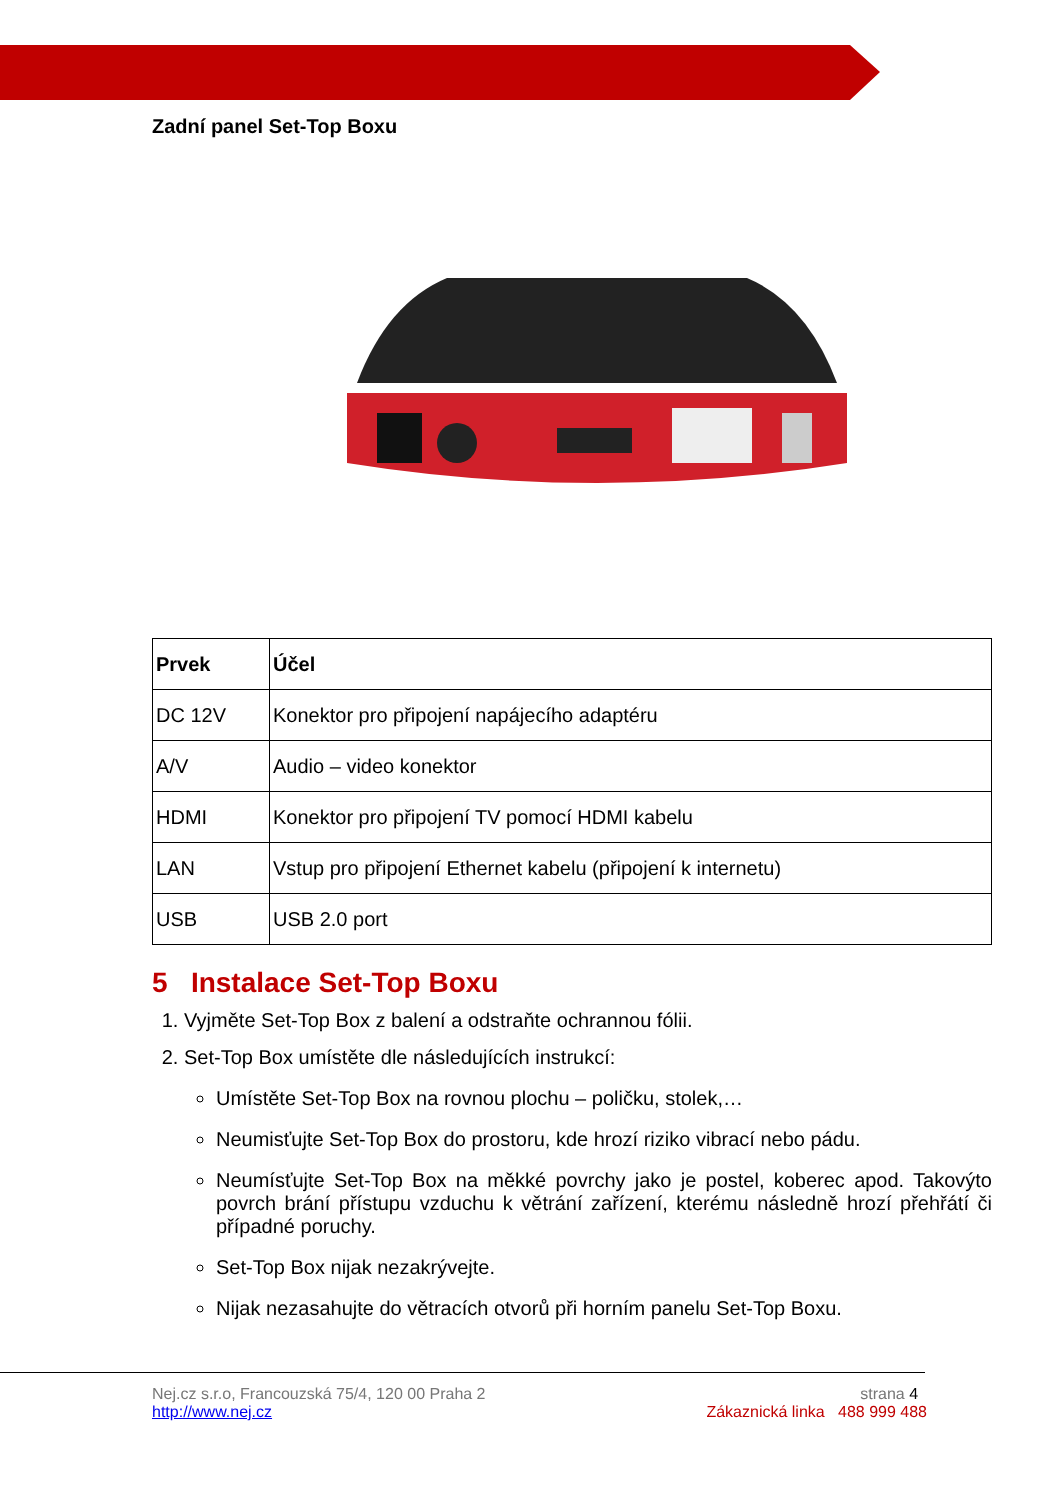Zadní panel Set-Top Boxu
| Prvek | Účel |
| --- | --- |
| DC 12V | Konektor pro připojení napájecího adaptéru |
| A/V | Audio – video konektor |
| HDMI | Konektor pro připojení TV pomocí HDMI kabelu |
| LAN | Vstup pro připojení Ethernet kabelu (připojení k internetu) |
| USB | USB 2.0 port |
5 Instalace Set-Top Boxu
1. Vyjměte Set-Top Box z balení a odstraňte ochrannou fólii.
2. Set-Top Box umístěte dle následujících instrukcí:
Umístěte Set-Top Box na rovnou plochu – poličku, stolek,…
Neumisťujte Set-Top Box do prostoru, kde hrozí riziko vibrací nebo pádu.
Neumísťujte Set-Top Box na měkké povrchy jako je postel, koberec apod. Takovýto povrch brání přístupu vzduchu k větrání zařízení, kterému následně hrozí přehřátí či případné poruchy.
Set-Top Box nijak nezakrývejte.
Nijak nezasahujte do větracích otvorů při horním panelu Set-Top Boxu.
Nej.cz s.r.o, Francouzská 75/4, 120 00 Praha 2
http://www.nej.cz
strana 4
Zákaznická linka 488 999 488